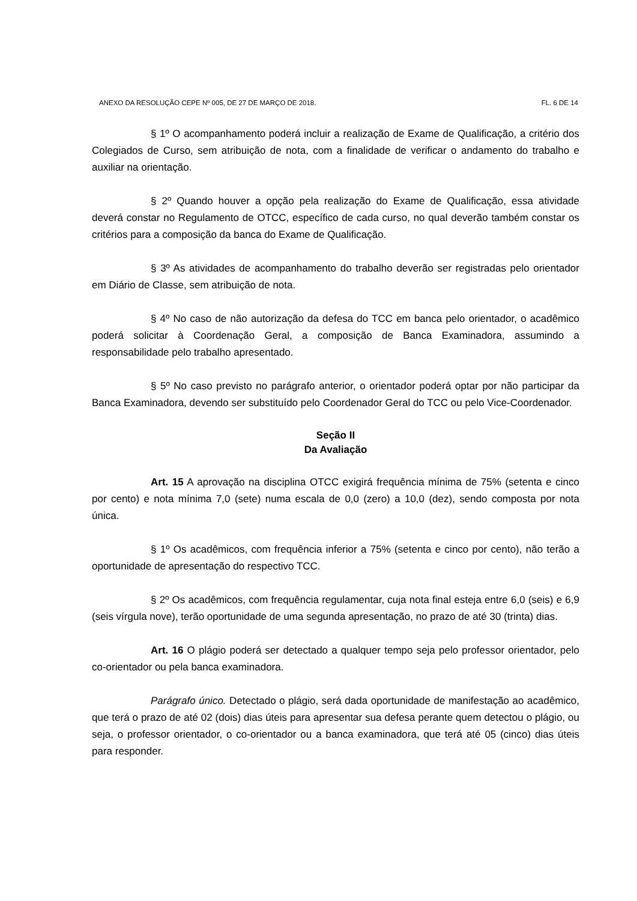ANEXO DA RESOLUÇÃO CEPE Nº 005, DE 27 DE MARÇO DE 2018. FL. 6 DE 14
§ 1º O acompanhamento poderá incluir a realização de Exame de Qualificação, a critério dos Colegiados de Curso, sem atribuição de nota, com a finalidade de verificar o andamento do trabalho e auxiliar na orientação.
§ 2º Quando houver a opção pela realização do Exame de Qualificação, essa atividade deverá constar no Regulamento de OTCC, específico de cada curso, no qual deverão também constar os critérios para a composição da banca do Exame de Qualificação.
§ 3º As atividades de acompanhamento do trabalho deverão ser registradas pelo orientador em Diário de Classe, sem atribuição de nota.
§ 4º No caso de não autorização da defesa do TCC em banca pelo orientador, o acadêmico poderá solicitar à Coordenação Geral, a composição de Banca Examinadora, assumindo a responsabilidade pelo trabalho apresentado.
§ 5º No caso previsto no parágrafo anterior, o orientador poderá optar por não participar da Banca Examinadora, devendo ser substituído pelo Coordenador Geral do TCC ou pelo Vice-Coordenador.
Seção II
Da Avaliação
Art. 15 A aprovação na disciplina OTCC exigirá frequência mínima de 75% (setenta e cinco por cento) e nota mínima 7,0 (sete) numa escala de 0,0 (zero) a 10,0 (dez), sendo composta por nota única.
§ 1º Os acadêmicos, com frequência inferior a 75% (setenta e cinco por cento), não terão a oportunidade de apresentação do respectivo TCC.
§ 2º Os acadêmicos, com frequência regulamentar, cuja nota final esteja entre 6,0 (seis) e 6,9 (seis vírgula nove), terão oportunidade de uma segunda apresentação, no prazo de até 30 (trinta) dias.
Art. 16 O plágio poderá ser detectado a qualquer tempo seja pelo professor orientador, pelo co-orientador ou pela banca examinadora.
Parágrafo único. Detectado o plágio, será dada oportunidade de manifestação ao acadêmico, que terá o prazo de até 02 (dois) dias úteis para apresentar sua defesa perante quem detectou o plágio, ou seja, o professor orientador, o co-orientador ou a banca examinadora, que terá até 05 (cinco) dias úteis para responder.